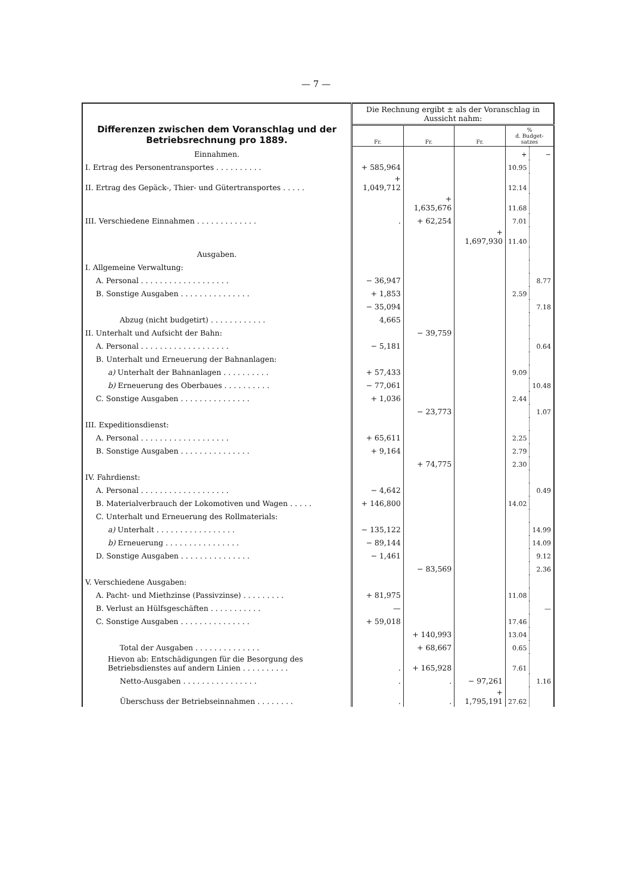— 7 —
| Differenzen zwischen dem Voranschlag und der Betriebsrechnung pro 1889. | Die Rechnung ergibt ± als der Voranschlag in Aussicht nahm: | | | | |
| | Fr. | Fr. | Fr. | % d. Budget- satzes | |
| Einnahmen. | | | | + | − |
| I. Ertrag des Personentransportes . . . . . . . . . . | + 585,964 | | | 10.95 | |
| II. Ertrag des Gepäck-, Thier- und Gütertransportes . . . . . | + 1,049,712 | | | 12.14 | |
| | | + 1,635,676 | | 11.68 | |
| III. Verschiedene Einnahmen . . . . . . . . . . . . . | . | + 62,254 | | 7.01 | |
| | | | + 1,697,930 | 11.40 | |
| Ausgaben. | | | | | |
| I. Allgemeine Verwaltung: | | | | | |
| A. Personal . . . . . . . . . . . . . . . . . . . | − 36,947 | | | | 8.77 |
| B. Sonstige Ausgaben . . . . . . . . . . . . . . . | + 1,853 | | | 2.59 | |
| | − 35,094 | | | | 7.18 |
| Abzug (nicht budgetirt) . . . . . . . . . . . . | 4,665 | | | | |
| II. Unterhalt und Aufsicht der Bahn: | | − 39,759 | | | |
| A. Personal . . . . . . . . . . . . . . . . . . . | − 5,181 | | | | 0.64 |
| B. Unterhalt und Erneuerung der Bahnanlagen: | | | | | |
| a) Unterhalt der Bahnanlagen . . . . . . . . . . | + 57,433 | | | 9.09 | |
| b) Erneuerung des Oberbaues . . . . . . . . . . | − 77,061 | | | | 10.48 |
| C. Sonstige Ausgaben . . . . . . . . . . . . . . . | + 1,036 | | | 2.44 | |
| | | − 23,773 | | | 1.07 |
| III. Expeditionsdienst: | | | | | |
| A. Personal . . . . . . . . . . . . . . . . . . . | + 65,611 | | | 2.25 | |
| B. Sonstige Ausgaben . . . . . . . . . . . . . . . | + 9,164 | | | 2.79 | |
| | | + 74,775 | | 2.30 | |
| IV. Fahrdienst: | | | | | |
| A. Personal . . . . . . . . . . . . . . . . . . . | − 4,642 | | | | 0.49 |
| B. Materialverbrauch der Lokomotiven und Wagen . . . . . | + 146,800 | | | 14.02 | |
| C. Unterhalt und Erneuerung des Rollmaterials: | | | | | |
| a) Unterhalt . . . . . . . . . . . . . . . . . | − 135,122 | | | | 14.99 |
| b) Erneuerung . . . . . . . . . . . . . . . . | − 89,144 | | | | 14.09 |
| D. Sonstige Ausgaben . . . . . . . . . . . . . . . | − 1,461 | | | | 9.12 |
| | | − 83,569 | | | 2.36 |
| V. Verschiedene Ausgaben: | | | | | |
| A. Pacht- und Miethzinse (Passivzinse) . . . . . . . . . | + 81,975 | | | 11.08 | |
| B. Verlust an Hülfsgeschäften . . . . . . . . . . . | — | | | | — |
| C. Sonstige Ausgaben . . . . . . . . . . . . . . . | + 59,018 | | | 17.46 | |
| | | + 140,993 | | 13.04 | |
| Total der Ausgaben . . . . . . . . . . . . . . | | + 68,667 | | 0.65 | |
| Hievon ab: Entschädigungen für die Besorgung des Betriebsdienstes auf andern Linien . . . . . . . . . . | . | + 165,928 | | 7.61 | |
| Netto-Ausgaben . . . . . . . . . . . . . . . . | . | . | − 97,261 | | 1.16 |
| Überschuss der Betriebseinnahmen . . . . . . . . | . | . | + 1,795,191 | 27.62 | |